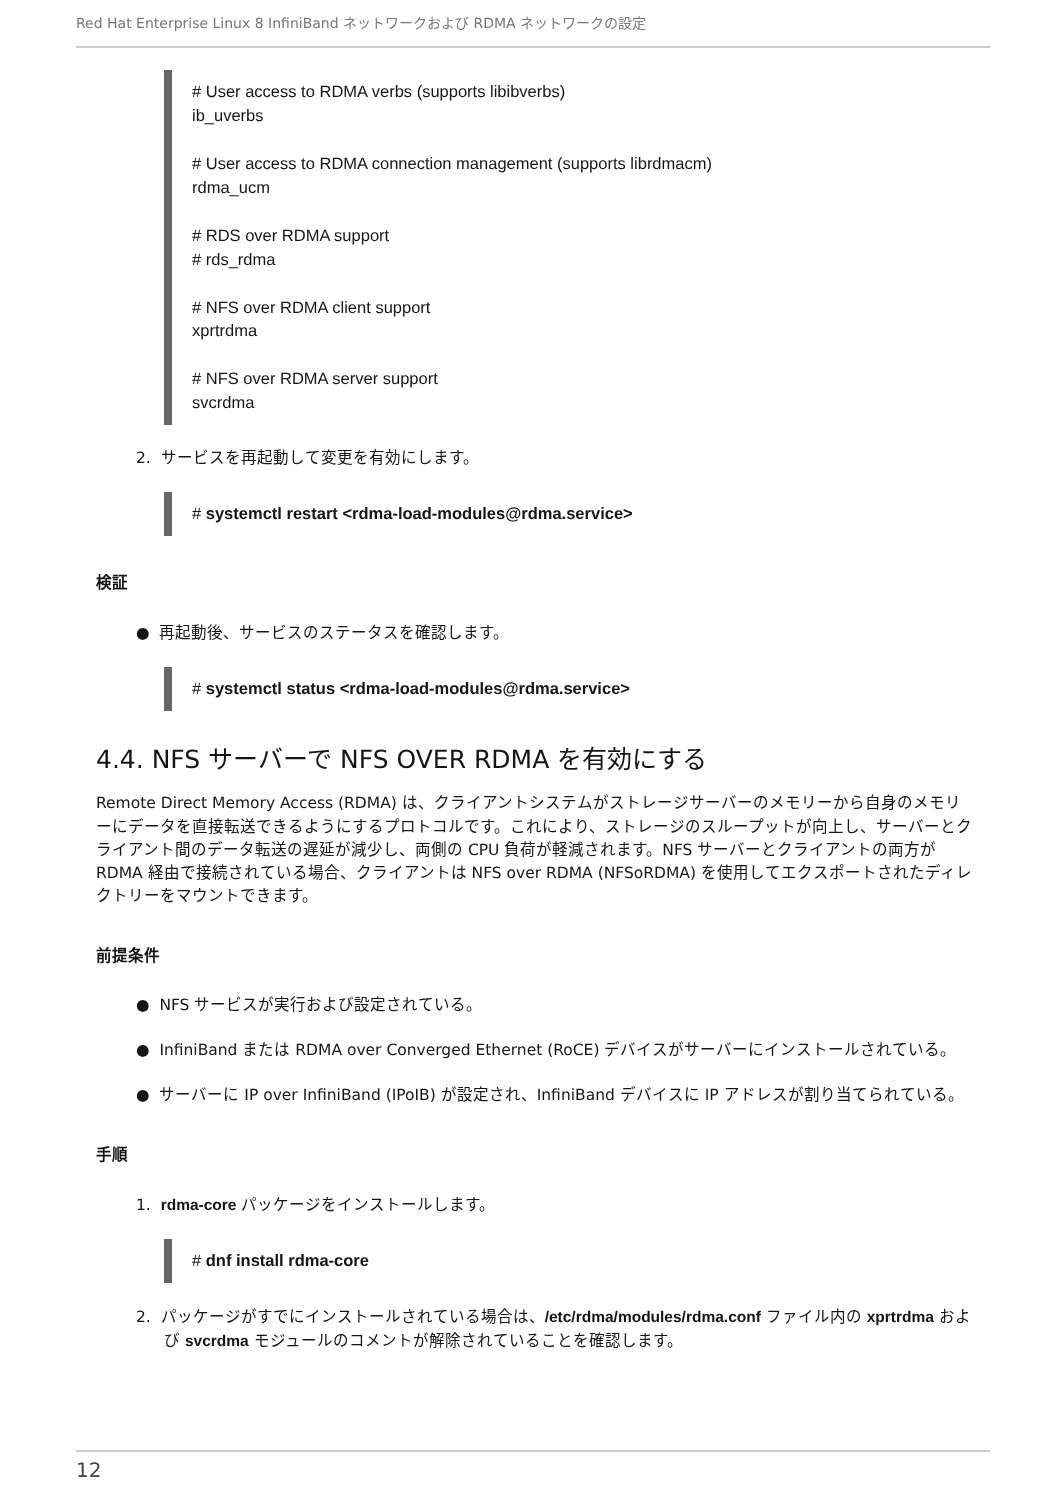Red Hat Enterprise Linux 8 InfiniBand ネットワークおよび RDMA ネットワークの設定
# User access to RDMA verbs (supports libibverbs)
ib_uverbs
# User access to RDMA connection management (supports librdmacm)
rdma_ucm
# RDS over RDMA support
# rds_rdma
# NFS over RDMA client support
xprtrdma
# NFS over RDMA server support
svcrdma
2. サービスを再起動して変更を有効にします。
# systemctl restart <rdma-load-modules@rdma.service>
検証
● 再起動後、サービスのステータスを確認します。
# systemctl status <rdma-load-modules@rdma.service>
4.4. NFS サーバーで NFS OVER RDMA を有効にする
Remote Direct Memory Access (RDMA) は、クライアントシステムがストレージサーバーのメモリーから自身のメモリーにデータを直接転送できるようにするプロトコルです。これにより、ストレージのスループットが向上し、サーバーとクライアント間のデータ転送の遅延が減少し、両側の CPU 負荷が軽減されます。NFS サーバーとクライアントの両方が RDMA 経由で接続されている場合、クライアントは NFS over RDMA (NFSoRDMA) を使用してエクスポートされたディレクトリーをマウントできます。
前提条件
● NFS サービスが実行および設定されている。
● InfiniBand または RDMA over Converged Ethernet (RoCE) デバイスがサーバーにインストールされている。
● サーバーに IP over InfiniBand (IPoIB) が設定され、InfiniBand デバイスに IP アドレスが割り当てられている。
手順
1. rdma-core パッケージをインストールします。
# dnf install rdma-core
2. パッケージがすでにインストールされている場合は、/etc/rdma/modules/rdma.conf ファイル内の xprtrdma および svcrdma モジュールのコメントが解除されていることを確認します。
12